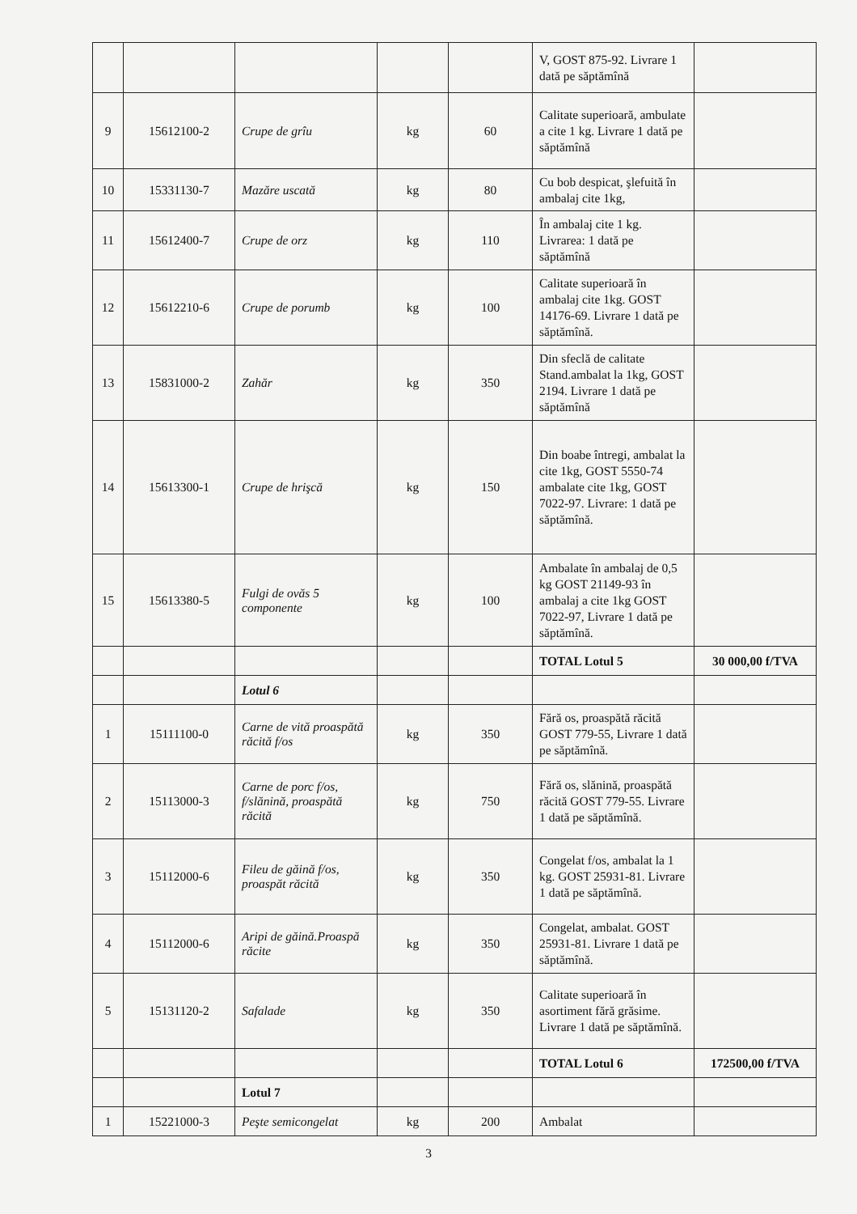| | | | | | V, GOST 875-92. Livrare 1 dată pe săptămînă | |
| 9 | 15612100-2 | Crupe de grîu | kg | 60 | Calitate superioară, ambulate a cite 1 kg. Livrare 1 dată pe săptămînă | |
| 10 | 15331130-7 | Mazăre uscată | kg | 80 | Cu bob despicat, şlefuită în ambalaj cite 1kg, | |
| 11 | 15612400-7 | Crupe de orz | kg | 110 | În ambalaj cite 1 kg. Livrarea: 1 dată pe săptămînă | |
| 12 | 15612210-6 | Crupe de porumb | kg | 100 | Calitate superioară în ambalaj cite 1kg. GOST 14176-69. Livrare 1 dată pe săptămînă. | |
| 13 | 15831000-2 | Zahăr | kg | 350 | Din sfeclă de calitate Stand.ambalat la 1kg, GOST 2194. Livrare 1 dată pe săptămînă | |
| 14 | 15613300-1 | Crupe de hrişcă | kg | 150 | Din boabe întregi, ambalat la cite 1kg, GOST 5550-74 ambalate cite 1kg, GOST 7022-97. Livrare: 1 dată pe săptămînă. | |
| 15 | 15613380-5 | Fulgi de ovăs 5 componente | kg | 100 | Ambalate în ambalaj de 0,5 kg GOST 21149-93 în ambalaj a cite 1kg GOST 7022-97, Livrare 1 dată pe săptămînă. | |
| | | | | | TOTAL Lotul 5 | 30 000,00 f/TVA |
| | | Lotul 6 | | | | |
| 1 | 15111100-0 | Carne de vită proaspătă răcită f/os | kg | 350 | Fără os, proaspătă răcită GOST 779-55, Livrare 1 dată pe săptămînă. | |
| 2 | 15113000-3 | Carne de porc f/os, f/slănină, proaspătă răcită | kg | 750 | Fără os, slănină, proaspătă răcită GOST 779-55. Livrare 1 dată pe săptămînă. | |
| 3 | 15112000-6 | Fileu de găină f/os, proaspăt răcită | kg | 350 | Congelat f/os, ambalat la 1 kg. GOST 25931-81. Livrare 1 dată pe săptămînă. | |
| 4 | 15112000-6 | Aripi de găină.Proaspă răcite | kg | 350 | Congelat, ambalat. GOST 25931-81. Livrare 1 dată pe săptămînă. | |
| 5 | 15131120-2 | Safalade | kg | 350 | Calitate superioară în asortiment fără grăsime. Livrare 1 dată pe săptămînă. | |
| | | | | | TOTAL Lotul 6 | 172500,00 f/TVA |
| | | Lotul 7 | | | | |
| 1 | 15221000-3 | Peşte semicongelat | kg | 200 | Ambalat | |
3